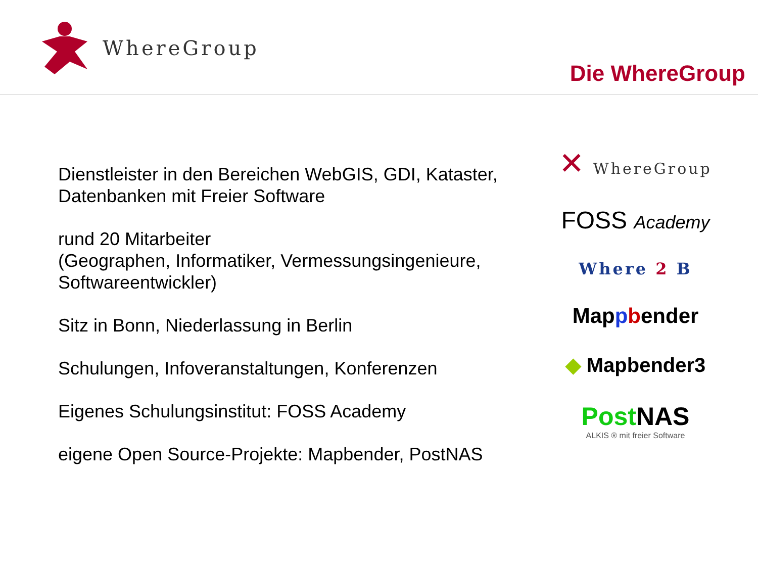WhereGroup
Die WhereGroup
Dienstleister in den Bereichen WebGIS, GDI, Kataster, Datenbanken mit Freier Software
rund 20 Mitarbeiter
(Geographen, Informatiker, Vermessungsingenieure, Softwareentwickler)
Sitz in Bonn, Niederlassung in Berlin
Schulungen, Infoveranstaltungen, Konferenzen
Eigenes Schulungsinstitut: FOSS Academy
eigene Open Source-Projekte: Mapbender, PostNAS
✕ WhereGroup
FOSS Academy
Where 2 B
Mappbender
◆ Mapbender3
Post NAS
ALKIS ® mit freier Software